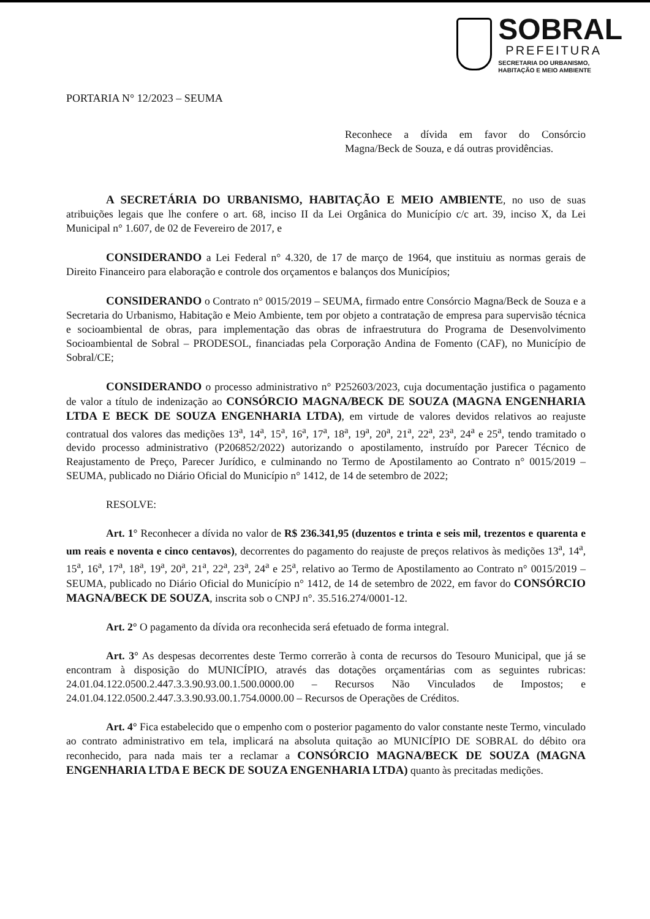SOBRAL
PREFEITURA
SECRETARIA DO URBANISMO,
HABITAÇÃO E MEIO AMBIENTE
PORTARIA N° 12/2023 – SEUMA
Reconhece a dívida em favor do Consórcio Magna/Beck de Souza, e dá outras providências.
A SECRETÁRIA DO URBANISMO, HABITAÇÃO E MEIO AMBIENTE, no uso de suas atribuições legais que lhe confere o art. 68, inciso II da Lei Orgânica do Município c/c art. 39, inciso X, da Lei Municipal n° 1.607, de 02 de Fevereiro de 2017, e
CONSIDERANDO a Lei Federal n° 4.320, de 17 de março de 1964, que instituiu as normas gerais de Direito Financeiro para elaboração e controle dos orçamentos e balanços dos Municípios;
CONSIDERANDO o Contrato n° 0015/2019 – SEUMA, firmado entre Consórcio Magna/Beck de Souza e a Secretaria do Urbanismo, Habitação e Meio Ambiente, tem por objeto a contratação de empresa para supervisão técnica e socioambiental de obras, para implementação das obras de infraestrutura do Programa de Desenvolvimento Socioambiental de Sobral – PRODESOL, financiadas pela Corporação Andina de Fomento (CAF), no Município de Sobral/CE;
CONSIDERANDO o processo administrativo n° P252603/2023, cuja documentação justifica o pagamento de valor a título de indenização ao CONSÓRCIO MAGNA/BECK DE SOUZA (MAGNA ENGENHARIA LTDA E BECK DE SOUZA ENGENHARIA LTDA), em virtude de valores devidos relativos ao reajuste contratual dos valores das medições 13<sup>a</sup>, 14<sup>a</sup>, 15<sup>a</sup>, 16<sup>a</sup>, 17<sup>a</sup>, 18<sup>a</sup>, 19<sup>a</sup>, 20<sup>a</sup>, 21<sup>a</sup>, 22<sup>a</sup>, 23<sup>a</sup>, 24<sup>a</sup> e 25<sup>a</sup>, tendo tramitado o devido processo administrativo (P206852/2022) autorizando o apostilamento, instruído por Parecer Técnico de Reajustamento de Preço, Parecer Jurídico, e culminando no Termo de Apostilamento ao Contrato n° 0015/2019 – SEUMA, publicado no Diário Oficial do Município n° 1412, de 14 de setembro de 2022;
RESOLVE:
Art. 1° Reconhecer a dívida no valor de R$ 236.341,95 (duzentos e trinta e seis mil, trezentos e quarenta e um reais e noventa e cinco centavos), decorrentes do pagamento do reajuste de preços relativos às medições 13<sup>a</sup>, 14<sup>a</sup>, 15<sup>a</sup>, 16<sup>a</sup>, 17<sup>a</sup>, 18<sup>a</sup>, 19<sup>a</sup>, 20<sup>a</sup>, 21<sup>a</sup>, 22<sup>a</sup>, 23<sup>a</sup>, 24<sup>a</sup> e 25<sup>a</sup>, relativo ao Termo de Apostilamento ao Contrato n° 0015/2019 – SEUMA, publicado no Diário Oficial do Município n° 1412, de 14 de setembro de 2022, em favor do CONSÓRCIO MAGNA/BECK DE SOUZA, inscrita sob o CNPJ n°. 35.516.274/0001-12.
Art. 2° O pagamento da dívida ora reconhecida será efetuado de forma integral.
Art. 3° As despesas decorrentes deste Termo correrão à conta de recursos do Tesouro Municipal, que já se encontram à disposição do MUNICÍPIO, através das dotações orçamentárias com as seguintes rubricas: 24.01.04.122.0500.2.447.3.3.90.93.00.1.500.0000.00 – Recursos Não Vinculados de Impostos; e 24.01.04.122.0500.2.447.3.3.90.93.00.1.754.0000.00 – Recursos de Operações de Créditos.
Art. 4° Fica estabelecido que o empenho com o posterior pagamento do valor constante neste Termo, vinculado ao contrato administrativo em tela, implicará na absoluta quitação ao MUNICÍPIO DE SOBRAL do débito ora reconhecido, para nada mais ter a reclamar a CONSÓRCIO MAGNA/BECK DE SOUZA (MAGNA ENGENHARIA LTDA E BECK DE SOUZA ENGENHARIA LTDA) quanto às precitadas medições.